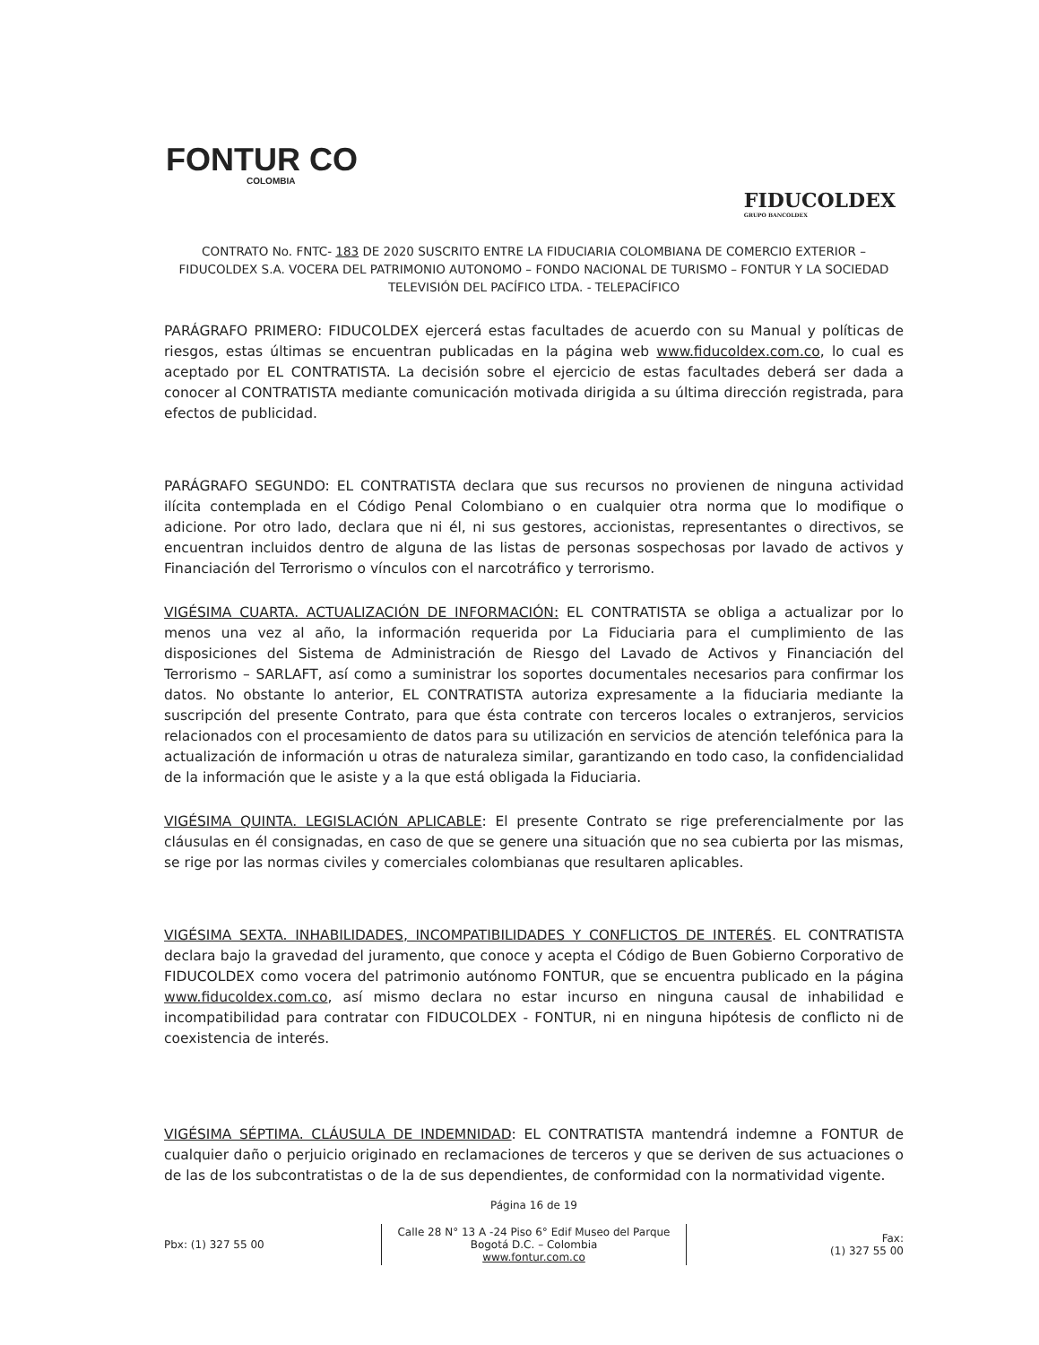FONTUR CO
COLOMBIA
FIDUCOLDEX
GRUPO BANCOLDEX
CONTRATO No. FNTC- 183 DE 2020 SUSCRITO ENTRE LA FIDUCIARIA COLOMBIANA DE COMERCIO EXTERIOR – FIDUCOLDEX S.A. VOCERA DEL PATRIMONIO AUTONOMO – FONDO NACIONAL DE TURISMO – FONTUR Y LA SOCIEDAD TELEVISIÓN DEL PACÍFICO LTDA. - TELEPACÍFICO
PARÁGRAFO PRIMERO: FIDUCOLDEX ejercerá estas facultades de acuerdo con su Manual y políticas de riesgos, estas últimas se encuentran publicadas en la página web www.fiducoldex.com.co, lo cual es aceptado por EL CONTRATISTA. La decisión sobre el ejercicio de estas facultades deberá ser dada a conocer al CONTRATISTA mediante comunicación motivada dirigida a su última dirección registrada, para efectos de publicidad.
PARÁGRAFO SEGUNDO: EL CONTRATISTA declara que sus recursos no provienen de ninguna actividad ilícita contemplada en el Código Penal Colombiano o en cualquier otra norma que lo modifique o adicione. Por otro lado, declara que ni él, ni sus gestores, accionistas, representantes o directivos, se encuentran incluidos dentro de alguna de las listas de personas sospechosas por lavado de activos y Financiación del Terrorismo o vínculos con el narcotráfico y terrorismo.
VIGÉSIMA CUARTA. ACTUALIZACIÓN DE INFORMACIÓN: EL CONTRATISTA se obliga a actualizar por lo menos una vez al año, la información requerida por La Fiduciaria para el cumplimiento de las disposiciones del Sistema de Administración de Riesgo del Lavado de Activos y Financiación del Terrorismo – SARLAFT, así como a suministrar los soportes documentales necesarios para confirmar los datos. No obstante lo anterior, EL CONTRATISTA autoriza expresamente a la fiduciaria mediante la suscripción del presente Contrato, para que ésta contrate con terceros locales o extranjeros, servicios relacionados con el procesamiento de datos para su utilización en servicios de atención telefónica para la actualización de información u otras de naturaleza similar, garantizando en todo caso, la confidencialidad de la información que le asiste y a la que está obligada la Fiduciaria.
VIGÉSIMA QUINTA. LEGISLACIÓN APLICABLE: El presente Contrato se rige preferencialmente por las cláusulas en él consignadas, en caso de que se genere una situación que no sea cubierta por las mismas, se rige por las normas civiles y comerciales colombianas que resultaren aplicables.
VIGÉSIMA SEXTA. INHABILIDADES, INCOMPATIBILIDADES Y CONFLICTOS DE INTERÉS. EL CONTRATISTA declara bajo la gravedad del juramento, que conoce y acepta el Código de Buen Gobierno Corporativo de FIDUCOLDEX como vocera del patrimonio autónomo FONTUR, que se encuentra publicado en la página www.fiducoldex.com.co, así mismo declara no estar incurso en ninguna causal de inhabilidad e incompatibilidad para contratar con FIDUCOLDEX - FONTUR, ni en ninguna hipótesis de conflicto ni de coexistencia de interés.
VIGÉSIMA SÉPTIMA. CLÁUSULA DE INDEMNIDAD: EL CONTRATISTA mantendrá indemne a FONTUR de cualquier daño o perjuicio originado en reclamaciones de terceros y que se deriven de sus actuaciones o de las de los subcontratistas o de la de sus dependientes, de conformidad con la normatividad vigente.
Página 16 de 19
Pbx: (1) 327 55 00
Calle 28 N° 13 A -24 Piso 6° Edif Museo del Parque
Bogotá D.C. – Colombia
www.fontur.com.co
Fax:
(1) 327 55 00